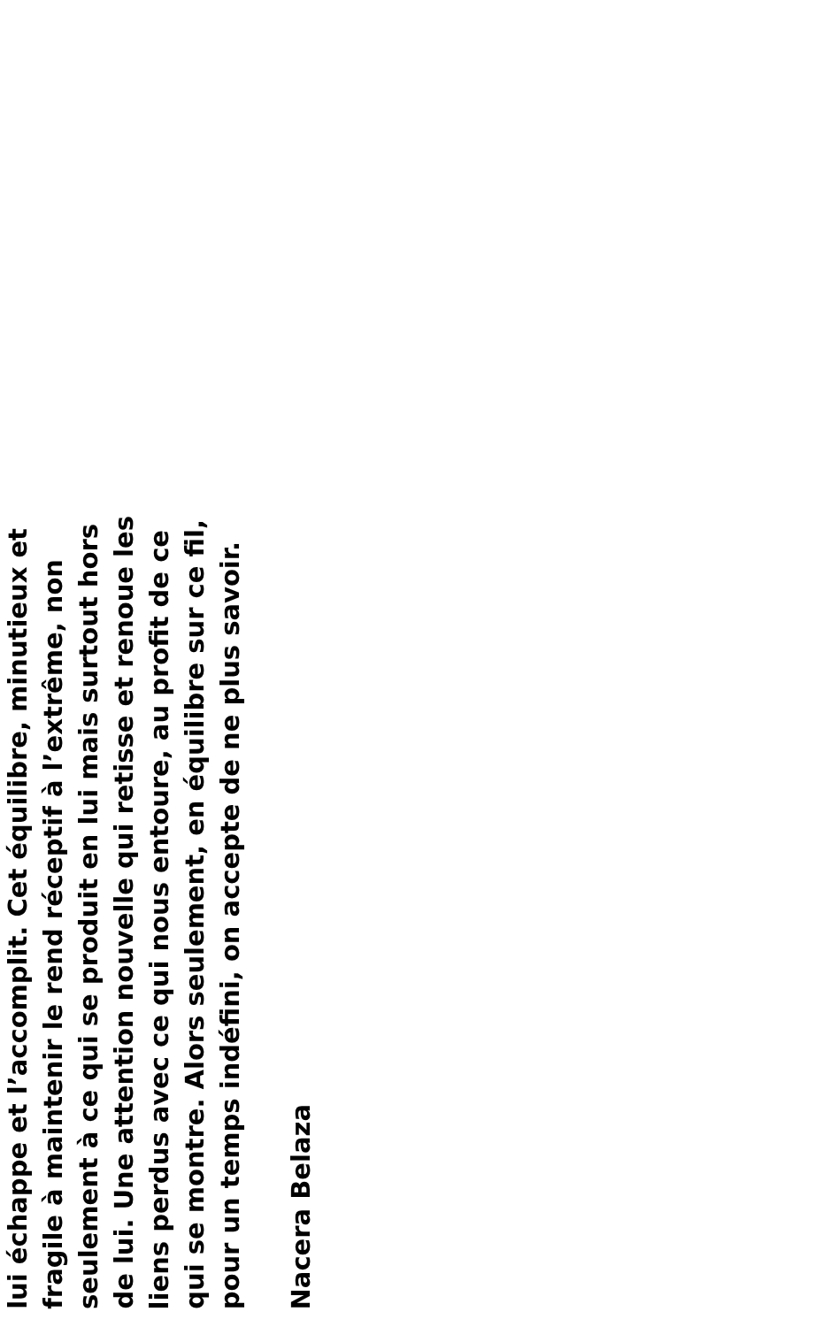lui échappe et l’accomplit. Cet équilibre, minutieux et fragile à maintenir le rend réceptif à l’extrême, non seulement à ce qui se produit en lui mais surtout hors de lui. Une attention nouvelle qui retisse et renoue les liens perdus avec ce qui nous entoure, au profit de ce qui se montre. Alors seulement, en équilibre sur ce fil, pour un temps indéfini, on accepte de ne plus savoir.
Nacera Belaza